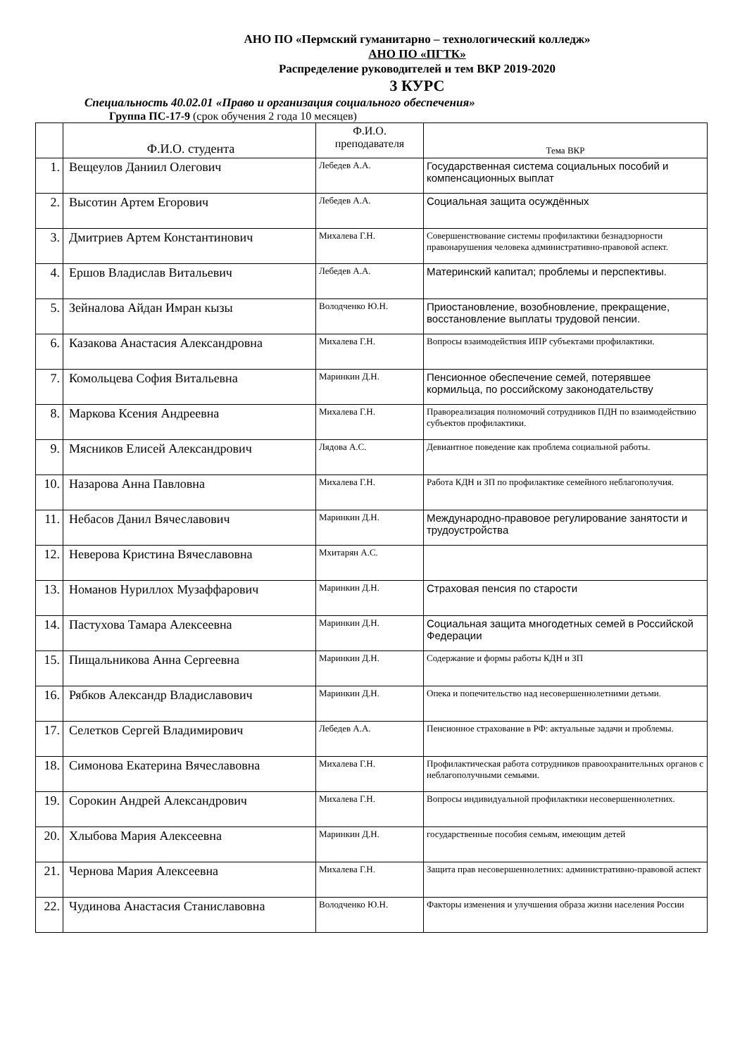АНО ПО «Пермский гуманитарно – технологический колледж»
АНО ПО «ПГТК»
Распределение руководителей и тем ВКР 2019-2020
3 КУРС
Специальность 40.02.01 «Право и организация социального обеспечения»
Группа ПС-17-9 (срок обучения 2 года 10 месяцев)
| | Ф.И.О. студента | Ф.И.О. преподавателя | Тема ВКР |
| --- | --- | --- | --- |
| 1. | Вещеулов Даниил Олегович | Лебедев А.А. | Государственная система социальных пособий и компенсационных выплат |
| 2. | Высотин Артем Егорович | Лебедев А.А. | Социальная защита осуждённых |
| 3. | Дмитриев Артем Константинович | Михалева Г.Н. | Совершенствование системы профилактики безнадзорности правонарушения человека административно-правовой аспект. |
| 4. | Ершов Владислав Витальевич | Лебедев А.А. | Материнский капитал; проблемы и перспективы. |
| 5. | Зейналова Айдан Имран кызы | Володченко Ю.Н. | Приостановление, возобновление, прекращение, восстановление выплаты трудовой пенсии. |
| 6. | Казакова Анастасия Александровна | Михалева Г.Н. | Вопросы взаимодействия ИПР субъектами профилактики. |
| 7. | Комольцева София Витальевна | Маринкин Д.Н. | Пенсионное обеспечение семей, потерявшее кормильца, по российскому законодательству |
| 8. | Маркова Ксения Андреевна | Михалева Г.Н. | Правореализация полномочий сотрудников ПДН по взаимодействию субъектов профилактики. |
| 9. | Мясников Елисей Александрович | Лядова А.С. | Девиантное поведение как проблема социальной работы. |
| 10. | Назарова Анна Павловна | Михалева Г.Н. | Работа КДН и ЗП по профилактике семейного неблагополучия. |
| 11. | Небасов Данил Вячеславович | Маринкин Д.Н. | Международно-правовое регулирование занятости и трудоустройства |
| 12. | Неверова Кристина Вячеславовна | Мхитарян А.С. | |
| 13. | Номанов Нуриллох Музаффарович | Маринкин Д.Н. | Страховая пенсия по старости |
| 14. | Пастухова Тамара Алексеевна | Маринкин Д.Н. | Социальная защита многодетных семей в Российской Федерации |
| 15. | Пищальникова Анна Сергеевна | Маринкин Д.Н. | Содержание и формы работы КДН и ЗП |
| 16. | Рябков Александр Владиславович | Маринкин Д.Н. | Опека и попечительство над несовершеннолетними детьми. |
| 17. | Селетков Сергей Владимирович | Лебедев А.А. | Пенсионное страхование в РФ: актуальные задачи и проблемы. |
| 18. | Симонова Екатерина Вячеславовна | Михалева Г.Н. | Профилактическая работа сотрудников правоохранительных органов с неблагополучными семьями. |
| 19. | Сорокин Андрей Александрович | Михалева Г.Н. | Вопросы индивидуальной профилактики несовершеннолетних. |
| 20. | Хлыбова Мария Алексеевна | Маринкин Д.Н. | государственные пособия семьям, имеющим детей |
| 21. | Чернова Мария Алексеевна | Михалева Г.Н. | Защита прав несовершеннолетних: административно-правовой аспект |
| 22. | Чудинова Анастасия Станиславовна | Володченко Ю.Н. | Факторы изменения и улучшения образа жизни населения России |